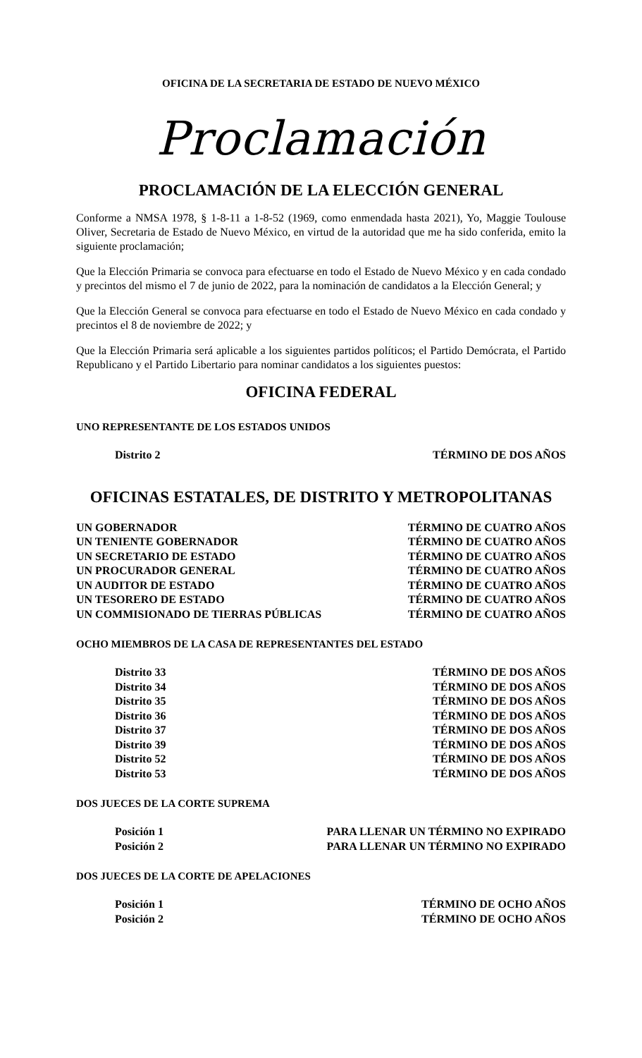OFICINA DE LA SECRETARIA DE ESTADO DE NUEVO MÉXICO
Proclamación
PROCLAMACIÓN DE LA ELECCIÓN GENERAL
Conforme a NMSA 1978, § 1-8-11 a 1-8-52 (1969, como enmendada hasta 2021), Yo, Maggie Toulouse Oliver, Secretaria de Estado de Nuevo México, en virtud de la autoridad que me ha sido conferida, emito la siguiente proclamación;
Que la Elección Primaria se convoca para efectuarse en todo el Estado de Nuevo México y en cada condado y precintos del mismo el 7 de junio de 2022, para la nominación de candidatos a la Elección General; y
Que la Elección General se convoca para efectuarse en todo el Estado de Nuevo México en cada condado y precintos el 8 de noviembre de 2022; y
Que la Elección Primaria será aplicable a los siguientes partidos políticos; el Partido Demócrata, el Partido Republicano y el Partido Libertario para nominar candidatos a los siguientes puestos:
OFICINA FEDERAL
UNO REPRESENTANTE DE LOS ESTADOS UNIDOS
| Distrito 2 | TÉRMINO DE DOS AÑOS |
OFICINAS ESTATALES, DE DISTRITO Y METROPOLITANAS
| UN GOBERNADOR | TÉRMINO DE CUATRO AÑOS |
| UN TENIENTE GOBERNADOR | TÉRMINO DE CUATRO AÑOS |
| UN SECRETARIO DE ESTADO | TÉRMINO DE CUATRO AÑOS |
| UN PROCURADOR GENERAL | TÉRMINO DE CUATRO AÑOS |
| UN AUDITOR DE ESTADO | TÉRMINO DE CUATRO AÑOS |
| UN TESORERO DE ESTADO | TÉRMINO DE CUATRO AÑOS |
| UN COMMISIONADO DE TIERRAS PÚBLICAS | TÉRMINO DE CUATRO AÑOS |
OCHO MIEMBROS DE LA CASA DE REPRESENTANTES DEL ESTADO
| Distrito 33 | TÉRMINO DE DOS AÑOS |
| Distrito 34 | TÉRMINO DE DOS AÑOS |
| Distrito 35 | TÉRMINO DE DOS AÑOS |
| Distrito 36 | TÉRMINO DE DOS AÑOS |
| Distrito 37 | TÉRMINO DE DOS AÑOS |
| Distrito 39 | TÉRMINO DE DOS AÑOS |
| Distrito 52 | TÉRMINO DE DOS AÑOS |
| Distrito 53 | TÉRMINO DE DOS AÑOS |
DOS JUECES DE LA CORTE SUPREMA
| Posición 1 | PARA LLENAR UN TÉRMINO NO EXPIRADO |
| Posición 2 | PARA LLENAR UN TÉRMINO NO EXPIRADO |
DOS JUECES DE LA CORTE DE APELACIONES
| Posición 1 | TÉRMINO DE OCHO AÑOS |
| Posición 2 | TÉRMINO DE OCHO AÑOS |